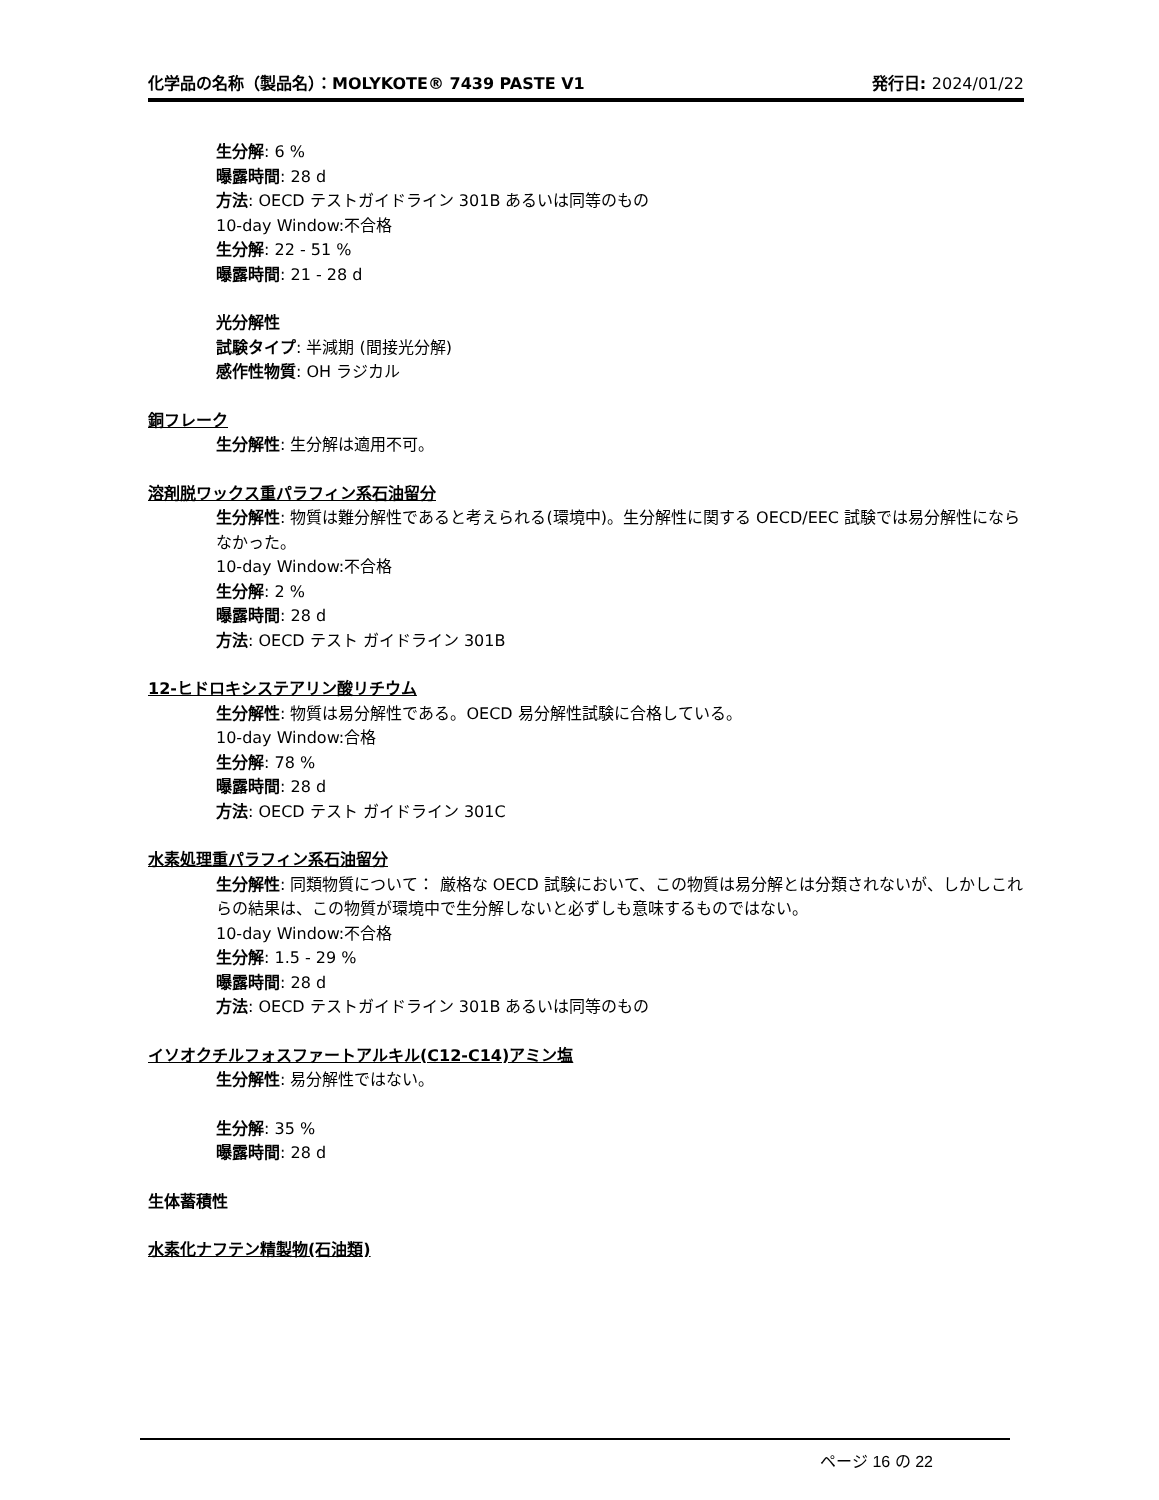化学品の名称（製品名）：MOLYKOTE® 7439 PASTE V1 発行日: 2024/01/22
生分解: 6 %
曝露時間: 28 d
方法: OECD テストガイドライン 301B あるいは同等のもの
10-day Window:不合格
生分解: 22 - 51 %
曝露時間: 21 - 28 d
光分解性
試験タイプ: 半減期 (間接光分解)
感作性物質: OH ラジカル
銅フレーク
生分解性: 生分解は適用不可。
溶剤脱ワックス重パラフィン系石油留分
生分解性: 物質は難分解性であると考えられる(環境中)。生分解性に関する OECD/EEC 試験では易分解性にならなかった。
10-day Window:不合格
生分解: 2 %
曝露時間: 28 d
方法: OECD テスト ガイドライン 301B
12-ヒドロキシステアリン酸リチウム
生分解性: 物質は易分解性である。OECD 易分解性試験に合格している。
10-day Window:合格
生分解: 78 %
曝露時間: 28 d
方法: OECD テスト ガイドライン 301C
水素処理重パラフィン系石油留分
生分解性: 同類物質について： 厳格な OECD 試験において、この物質は易分解とは分類されないが、しかしこれらの結果は、この物質が環境中で生分解しないと必ずしも意味するものではない。
10-day Window:不合格
生分解: 1.5 - 29 %
曝露時間: 28 d
方法: OECD テストガイドライン 301B あるいは同等のもの
イソオクチルフォスファートアルキル(C12-C14)アミン塩
生分解性: 易分解性ではない。
生分解: 35 %
曝露時間: 28 d
生体蓄積性
水素化ナフテン精製物(石油類)
ページ 16 の 22